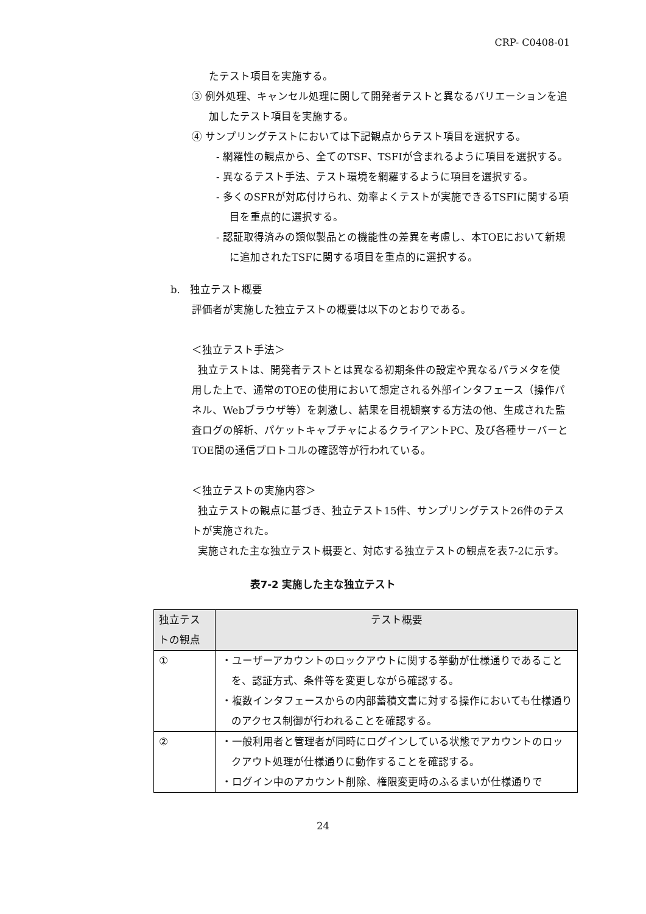CRP- C0408-01
たテスト項目を実施する。
③ 例外処理、キャンセル処理に関して開発者テストと異なるバリエーションを追加したテスト項目を実施する。
④ サンプリングテストにおいては下記観点からテスト項目を選択する。
- 網羅性の観点から、全てのTSF、TSFIが含まれるように項目を選択する。
- 異なるテスト手法、テスト環境を網羅するように項目を選択する。
- 多くのSFRが対応付けられ、効率よくテストが実施できるTSFIに関する項目を重点的に選択する。
- 認証取得済みの類似製品との機能性の差異を考慮し、本TOEにおいて新規に追加されたTSFに関する項目を重点的に選択する。
b. 独立テスト概要
評価者が実施した独立テストの概要は以下のとおりである。
＜独立テスト手法＞
独立テストは、開発者テストとは異なる初期条件の設定や異なるパラメタを使用した上で、通常のTOEの使用において想定される外部インタフェース（操作パネル、Webブラウザ等）を刺激し、結果を目視観察する方法の他、生成された監査ログの解析、パケットキャプチャによるクライアントPC、及び各種サーバーとTOE間の通信プロトコルの確認等が行われている。
＜独立テストの実施内容＞
独立テストの観点に基づき、独立テスト15件、サンプリングテスト26件のテストが実施された。
実施された主な独立テスト概要と、対応する独立テストの観点を表7-2に示す。
表7-2 実施した主な独立テスト
| 独立テストの観点 | テスト概要 |
| --- | --- |
| ① | ・ユーザーアカウントのロックアウトに関する挙動が仕様通りであることを、認証方式、条件等を変更しながら確認する。 ・複数インタフェースからの内部蓄積文書に対する操作においても仕様通りのアクセス制御が行われることを確認する。 |
| ② | ・一般利用者と管理者が同時にログインしている状態でアカウントのロックアウト処理が仕様通りに動作することを確認する。 ・ログイン中のアカウント削除、権限変更時のふるまいが仕様通りで |
24